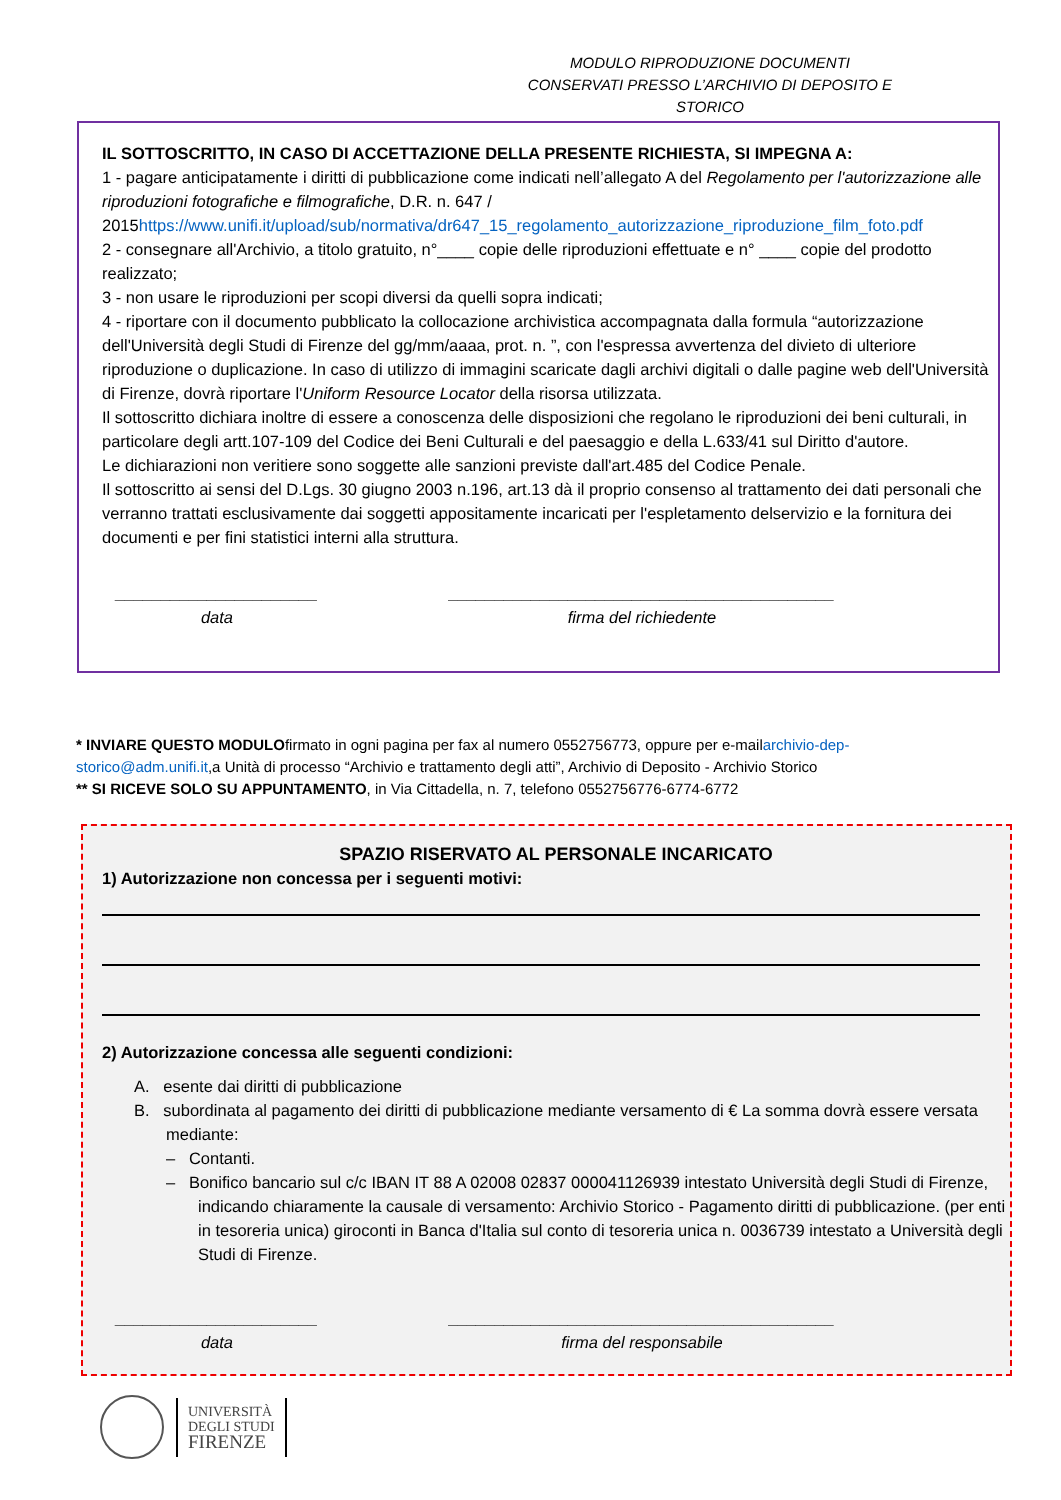MODULO RIPRODUZIONE DOCUMENTI
CONSERVATI PRESSO L’ARCHIVIO DI DEPOSITO E STORICO
IL SOTTOSCRITTO, IN CASO DI ACCETTAZIONE DELLA PRESENTE RICHIESTA, SI IMPEGNA A:
1 - pagare anticipatamente i diritti di pubblicazione come indicati nell’allegato A del Regolamento per l'autorizzazione alle riproduzioni fotografiche e filmografiche, D.R. n. 647 / 2015https://www.unifi.it/upload/sub/normativa/dr647_15_regolamento_autorizzazione_riproduzione_film_foto.pdf
2 - consegnare all'Archivio, a titolo gratuito, n°____ copie delle riproduzioni effettuate e n° ____ copie del prodotto realizzato;
3 - non usare le riproduzioni per scopi diversi da quelli sopra indicati;
4 - riportare con il documento pubblicato la collocazione archivistica accompagnata dalla formula “autorizzazione dell'Università degli Studi di Firenze del gg/mm/aaaa, prot. n. ”, con l'espressa avvertenza del divieto di ulteriore riproduzione o duplicazione. In caso di utilizzo di immagini scaricate dagli archivi digitali o dalle pagine web dell'Università di Firenze, dovrà riportare l'Uniform Resource Locator della risorsa utilizzata.
Il sottoscritto dichiara inoltre di essere a conoscenza delle disposizioni che regolano le riproduzioni dei beni culturali, in particolare degli artt.107-109 del Codice dei Beni Culturali e del paesaggio e della L.633/41 sul Diritto d'autore.
Le dichiarazioni non veritiere sono soggette alle sanzioni previste dall'art.485 del Codice Penale.
Il sottoscritto ai sensi del D.Lgs. 30 giugno 2003 n.196, art.13 dà il proprio consenso al trattamento dei dati personali che verranno trattati esclusivamente dai soggetti appositamente incaricati per l'espletamento delservizio e la fornitura dei documenti e per fini statistici interni alla struttura.
______________________
data
__________________________________________
firma del richiedente
* INVIARE QUESTO MODULOfirmato in ogni pagina per fax al numero 0552756773, oppure per e-mailarchivio-dep-storico@adm.unifi.it,a Unità di processo “Archivio e trattamento degli atti”, Archivio di Deposito - Archivio Storico
** SI RICEVE SOLO SU APPUNTAMENTO, in Via Cittadella, n. 7, telefono 0552756776-6774-6772
SPAZIO RISERVATO AL PERSONALE INCARICATO
1) Autorizzazione non concessa per i seguenti motivi:
2) Autorizzazione concessa alle seguenti condizioni:
A. esente dai diritti di pubblicazione
B. subordinata al pagamento dei diritti di pubblicazione mediante versamento di € La somma dovrà essere versata mediante:
– Contanti.
– Bonifico bancario sul c/c IBAN IT 88 A 02008 02837 000041126939 intestato Università degli Studi di Firenze, indicando chiaramente la causale di versamento: Archivio Storico - Pagamento diritti di pubblicazione. (per enti in tesoreria unica) giroconti in Banca d'Italia sul conto di tesoreria unica n. 0036739 intestato a Università degli Studi di Firenze.
______________________
data
__________________________________________
firma del responsabile
UNIVERSITÀ
DEGLI STUDI
FIRENZE